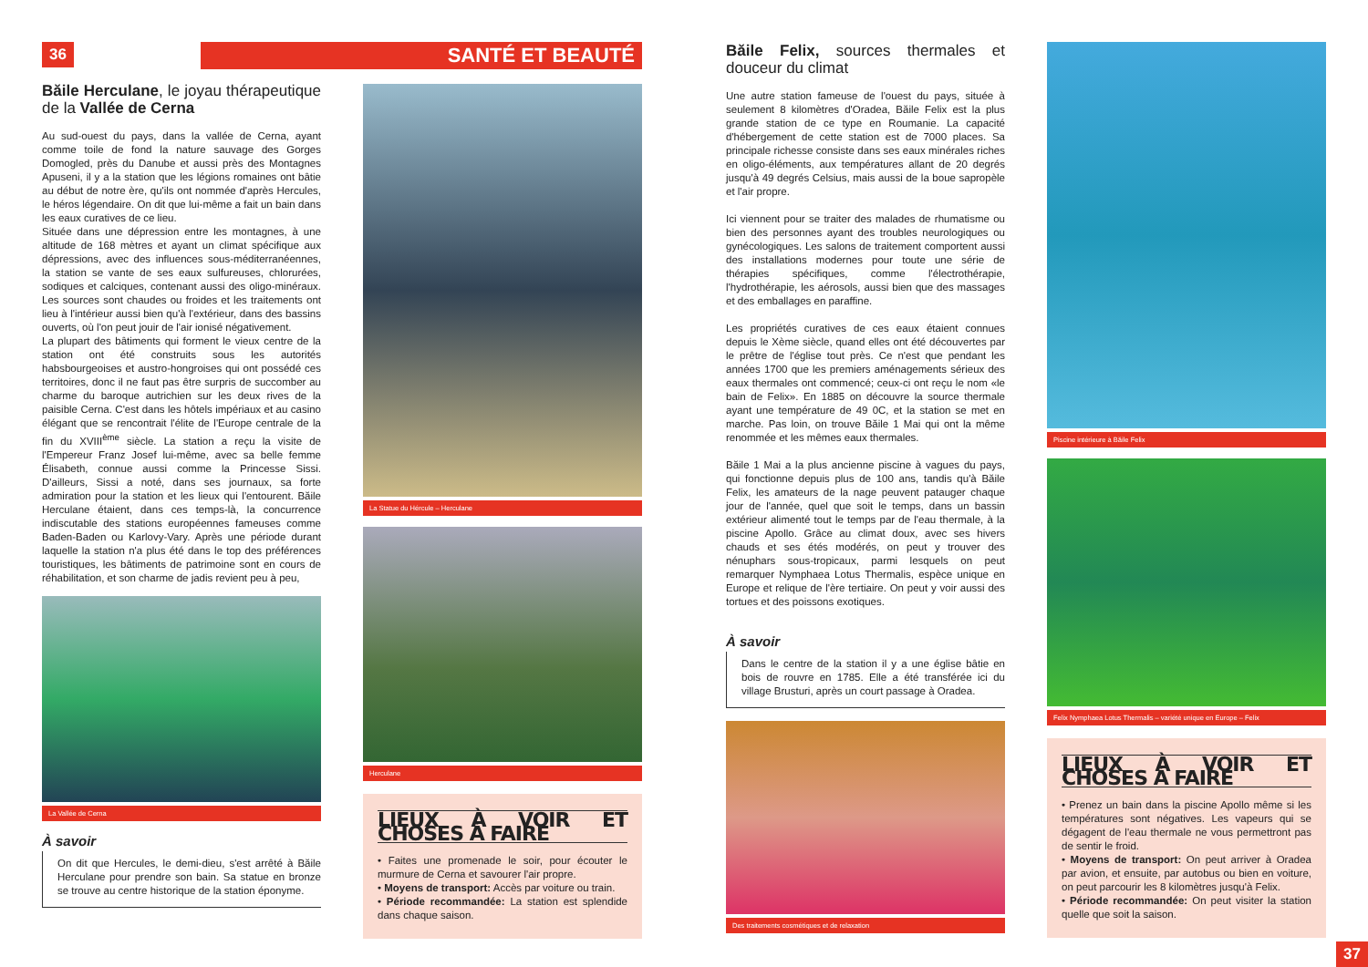36 SANTÉ ET BEAUTÉ
Băile Herculane, le joyau thérapeutique de la Vallée de Cerna
Au sud-ouest du pays, dans la vallée de Cerna, ayant comme toile de fond la nature sauvage des Gorges Domogled, près du Danube et aussi près des Montagnes Apuseni, il y a la station que les légions romaines ont bâtie au début de notre ère, qu'ils ont nommée d'après Hercules, le héros légendaire. On dit que lui-même a fait un bain dans les eaux curatives de ce lieu.
Située dans une dépression entre les montagnes, à une altitude de 168 mètres et ayant un climat spécifique aux dépressions, avec des influences sous-méditerranéennes, la station se vante de ses eaux sulfureuses, chlorurées, sodiques et calciques, contenant aussi des oligo-minéraux. Les sources sont chaudes ou froides et les traitements ont lieu à l'intérieur aussi bien qu'à l'extérieur, dans des bassins ouverts, où l'on peut jouir de l'air ionisé négativement.
La plupart des bâtiments qui forment le vieux centre de la station ont été construits sous les autorités habsbourgeoises et austro-hongroises qui ont possédé ces territoires, donc il ne faut pas être surpris de succomber au charme du baroque autrichien sur les deux rives de la paisible Cerna. C'est dans les hôtels impériaux et au casino élégant que se rencontrait l'élite de l'Europe centrale de la fin du XVIII<sup>ème</sup> siècle. La station a reçu la visite de l'Empereur Franz Josef lui-même, avec sa belle femme Élisabeth, connue aussi comme la Princesse Sissi. D'ailleurs, Sissi a noté, dans ses journaux, sa forte admiration pour la station et les lieux qui l'entourent. Băile Herculane étaient, dans ces temps-là, la concurrence indiscutable des stations européennes fameuses comme Baden-Baden ou Karlovy-Vary. Après une période durant laquelle la station n'a plus été dans le top des préférences touristiques, les bâtiments de patrimoine sont en cours de réhabilitation, et son charme de jadis revient peu à peu,
La Vallée de Cerna
À savoir
On dit que Hercules, le demi-dieu, s'est arrêté à Băile Herculane pour prendre son bain. Sa statue en bronze se trouve au centre historique de la station éponyme.
La Statue du Hércule – Herculane
Herculane
LIEUX À VOIR ET CHOSES À FAIRE
• Faites une promenade le soir, pour écouter le murmure de Cerna et savourer l'air propre.
• Moyens de transport: Accès par voiture ou train.
• Période recommandée: La station est splendide dans chaque saison.
Băile Felix, sources thermales et douceur du climat
Une autre station fameuse de l'ouest du pays, située à seulement 8 kilomètres d'Oradea, Băile Felix est la plus grande station de ce type en Roumanie. La capacité d'hébergement de cette station est de 7000 places. Sa principale richesse consiste dans ses eaux minérales riches en oligo-éléments, aux températures allant de 20 degrés jusqu'à 49 degrés Celsius, mais aussi de la boue sapropèle et l'air propre.
Ici viennent pour se traiter des malades de rhumatisme ou bien des personnes ayant des troubles neurologiques ou gynécologiques. Les salons de traitement comportent aussi des installations modernes pour toute une série de thérapies spécifiques, comme l'électrothérapie, l'hydrothérapie, les aérosols, aussi bien que des massages et des emballages en paraffine.
Les propriétés curatives de ces eaux étaient connues depuis le Xème siècle, quand elles ont été découvertes par le prêtre de l'église tout près. Ce n'est que pendant les années 1700 que les premiers aménagements sérieux des eaux thermales ont commencé; ceux-ci ont reçu le nom «le bain de Felix». En 1885 on découvre la source thermale ayant une température de 49 0C, et la station se met en marche. Pas loin, on trouve Băile 1 Mai qui ont la même renommée et les mêmes eaux thermales.
Băile 1 Mai a la plus ancienne piscine à vagues du pays, qui fonctionne depuis plus de 100 ans, tandis qu'à Băile Felix, les amateurs de la nage peuvent patauger chaque jour de l'année, quel que soit le temps, dans un bassin extérieur alimenté tout le temps par de l'eau thermale, à la piscine Apollo. Grâce au climat doux, avec ses hivers chauds et ses étés modérés, on peut y trouver des nénuphars sous-tropicaux, parmi lesquels on peut remarquer Nymphaea Lotus Thermalis, espèce unique en Europe et relique de l'ère tertiaire. On peut y voir aussi des tortues et des poissons exotiques.
À savoir
Dans le centre de la station il y a une église bâtie en bois de rouvre en 1785. Elle a été transférée ici du village Brusturi, après un court passage à Oradea.
Des traitements cosmétiques et de relaxation
Piscine intérieure à Băile Felix
Felix Nymphaea Lotus Thermalis – variété unique en Europe – Felix
LIEUX À VOIR ET CHOSES À FAIRE
• Prenez un bain dans la piscine Apollo même si les températures sont négatives. Les vapeurs qui se dégagent de l'eau thermale ne vous permettront pas de sentir le froid.
• Moyens de transport: On peut arriver à Oradea par avion, et ensuite, par autobus ou bien en voiture, on peut parcourir les 8 kilomètres jusqu'à Felix.
• Période recommandée: On peut visiter la station quelle que soit la saison.
37